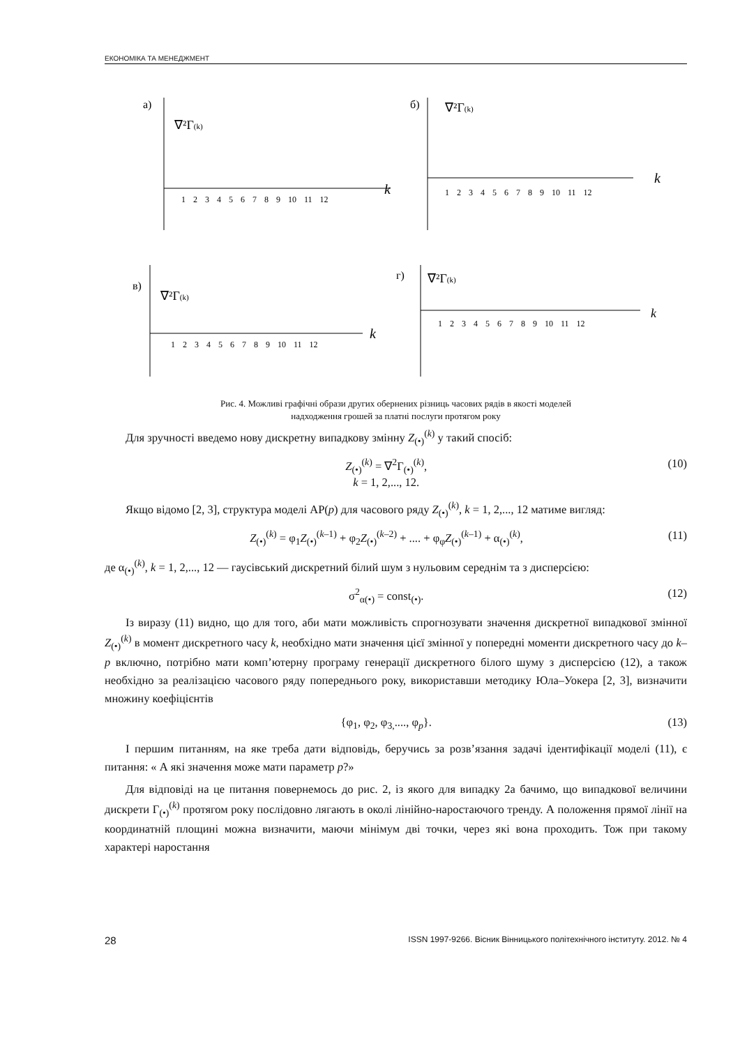ЕКОНОМІКА ТА МЕНЕДЖМЕНТ
а)
∇²Γ(k)
k
1 2 3 4 5 6 7 8 9 10 11 12
б)
∇²Γ(k)
k
1 2 3 4 5 6 7 8 9 10 11 12
в)
∇²Γ(k)
k
1 2 3 4 5 6 7 8 9 10 11 12
г)
∇²Γ(k)
k
1 2 3 4 5 6 7 8 9 10 11 12
Рис. 4. Можливі графічні образи других обернених різниць часових рядів в якості моделей
надходження грошей за платні послуги протягом року
Для зручності введемо нову дискретну випадкову змінну Z<sub>(•)</sub><sup>(k)</sup> у такий спосіб:
Z<sub>(•)</sub><sup>(k)</sup> = ∇<sup>2</sup>Γ<sub>(•)</sub><sup>(k)</sup>,
k = 1, 2,..., 12. (10)
Якщо відомо [2, 3], структура моделі АР(p) для часового ряду Z<sub>(•)</sub><sup>(k)</sup>, k = 1, 2,..., 12 матиме вигляд:
Z<sub>(•)</sub><sup>(k)</sup> = φ<sub>1</sub>Z<sub>(•)</sub><sup>(k–1)</sup> + φ<sub>2</sub>Z<sub>(•)</sub><sup>(k–2)</sup> + .... + φ<sub>φ</sub>Z<sub>(•)</sub><sup>(k–1)</sup> + α<sub>(•)</sub><sup>(k)</sup>, (11)
де α<sub>(•)</sub><sup>(k)</sup>, k = 1, 2,..., 12 — гаусівський дискретний білий шум з нульовим середнім та з дисперсією:
σ<sup>2</sup><sub>α(•)</sub> = const<sub>(•)</sub>. (12)
Із виразу (11) видно, що для того, аби мати можливість спрогнозувати значення дискретної випадкової змінної Z<sub>(•)</sub><sup>(k)</sup> в момент дискретного часу k, необхідно мати значення цієї змінної у попередні моменти дискретного часу до k–p включно, потрібно мати комп’ютерну програму генерації дискретного білого шуму з дисперсією (12), а також необхідно за реалізацією часового ряду попереднього року, використавши методику Юла–Уокера [2, 3], визначити множину коефіцієнтів
{φ<sub>1</sub>, φ<sub>2</sub>, φ<sub>3,</sub>...., φ<sub>p</sub>}. (13)
І першим питанням, на яке треба дати відповідь, беручись за розв’язання задачі ідентифікації моделі (11), є питання: « А які значення може мати параметр p?»
Для відповіді на це питання повернемось до рис. 2, із якого для випадку 2а бачимо, що випадкової величини дискрети Γ<sub>(•)</sub><sup>(k)</sup> протягом року послідовно лягають в околі лінійно-наростаючого тренду. А положення прямої лінії на координатній площині можна визначити, маючи мінімум дві точки, через які вона проходить. Тож при такому характері наростання
28 ISSN 1997-9266. Вісник Вінницького політехнічного інституту. 2012. № 4